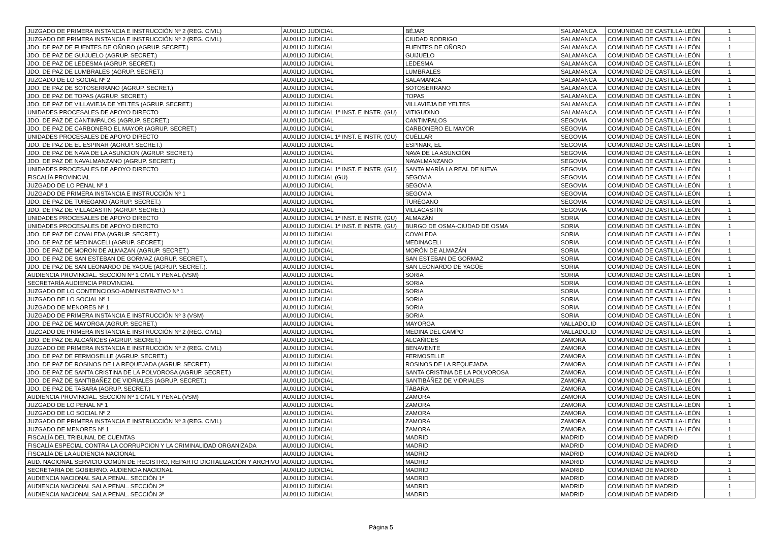| JUZGADO DE PRIMERA INSTANCIA E INSTRUCCIÓN Nº 2 (REG. CIVIL) | AUXILIO JUDICIAL | BÉJAR | SALAMANCA | COMUNIDAD DE CASTILLA-LEÓN | 1 |
| JUZGADO DE PRIMERA INSTANCIA E INSTRUCCIÓN Nº 2 (REG. CIVIL) | AUXILIO JUDICIAL | CIUDAD RODRIGO | SALAMANCA | COMUNIDAD DE CASTILLA-LEÓN | 1 |
| JDO. DE PAZ DE FUENTES DE OÑORO (AGRUP. SECRET.) | AUXILIO JUDICIAL | FUENTES DE OÑORO | SALAMANCA | COMUNIDAD DE CASTILLA-LEÓN | 1 |
| JDO. DE PAZ DE GUIJUELO (AGRUP. SECRET.) | AUXILIO JUDICIAL | GUIJUELO | SALAMANCA | COMUNIDAD DE CASTILLA-LEÓN | 1 |
| JDO. DE PAZ DE LEDESMA (AGRUP. SECRET.) | AUXILIO JUDICIAL | LEDESMA | SALAMANCA | COMUNIDAD DE CASTILLA-LEÓN | 1 |
| JDO. DE PAZ DE LUMBRALES (AGRUP. SECRET.) | AUXILIO JUDICIAL | LUMBRALES | SALAMANCA | COMUNIDAD DE CASTILLA-LEÓN | 1 |
| JUZGADO DE LO SOCIAL Nº 2 | AUXILIO JUDICIAL | SALAMANCA | SALAMANCA | COMUNIDAD DE CASTILLA-LEÓN | 1 |
| JDO. DE PAZ DE SOTOSERRANO (AGRUP. SECRET.) | AUXILIO JUDICIAL | SOTOSERRANO | SALAMANCA | COMUNIDAD DE CASTILLA-LEÓN | 1 |
| JDO. DE PAZ DE TOPAS (AGRUP. SECRET.) | AUXILIO JUDICIAL | TOPAS | SALAMANCA | COMUNIDAD DE CASTILLA-LEÓN | 1 |
| JDO. DE PAZ DE VILLAVIEJA DE YELTES (AGRUP. SECRET.) | AUXILIO JUDICIAL | VILLAVIEJA DE YELTES | SALAMANCA | COMUNIDAD DE CASTILLA-LEÓN | 1 |
| UNIDADES PROCESALES DE APOYO DIRECTO | AUXILIO JUDICIAL 1ª INST. E INSTR. (GU) | VITIGUDINO | SALAMANCA | COMUNIDAD DE CASTILLA-LEÓN | 1 |
| JDO. DE PAZ DE CANTIMPALOS (AGRUP. SECRET.) | AUXILIO JUDICIAL | CANTIMPALOS | SEGOVIA | COMUNIDAD DE CASTILLA-LEÓN | 1 |
| JDO. DE PAZ DE CARBONERO EL MAYOR (AGRUP. SECRET.) | AUXILIO JUDICIAL | CARBONERO EL MAYOR | SEGOVIA | COMUNIDAD DE CASTILLA-LEÓN | 1 |
| UNIDADES PROCESALES DE APOYO DIRECTO | AUXILIO JUDICIAL 1ª INST. E INSTR. (GU) | CUÉLLAR | SEGOVIA | COMUNIDAD DE CASTILLA-LEÓN | 1 |
| JDO. DE PAZ DE EL ESPINAR (AGRUP. SECRET.) | AUXILIO JUDICIAL | ESPINAR, EL | SEGOVIA | COMUNIDAD DE CASTILLA-LEÓN | 1 |
| JDO. DE PAZ DE NAVA DE LA ASUNCION (AGRUP. SECRET.) | AUXILIO JUDICIAL | NAVA DE LA ASUNCIÓN | SEGOVIA | COMUNIDAD DE CASTILLA-LEÓN | 1 |
| JDO. DE PAZ DE NAVALMANZANO (AGRUP. SECRET.) | AUXILIO JUDICIAL | NAVALMANZANO | SEGOVIA | COMUNIDAD DE CASTILLA-LEÓN | 1 |
| UNIDADES PROCESALES DE APOYO DIRECTO | AUXILIO JUDICIAL 1ª INST. E INSTR. (GU) | SANTA MARÍA LA REAL DE NIEVA | SEGOVIA | COMUNIDAD DE CASTILLA-LEÓN | 1 |
| FISCALÍA PROVINCIAL | AUXILIO JUDICIAL (GU) | SEGOVIA | SEGOVIA | COMUNIDAD DE CASTILLA-LEÓN | 1 |
| JUZGADO DE LO PENAL Nº 1 | AUXILIO JUDICIAL | SEGOVIA | SEGOVIA | COMUNIDAD DE CASTILLA-LEÓN | 1 |
| JUZGADO DE PRIMERA INSTANCIA E INSTRUCCIÓN Nº 1 | AUXILIO JUDICIAL | SEGOVIA | SEGOVIA | COMUNIDAD DE CASTILLA-LEÓN | 1 |
| JDO. DE PAZ DE TUREGANO (AGRUP. SECRET.) | AUXILIO JUDICIAL | TURÉGANO | SEGOVIA | COMUNIDAD DE CASTILLA-LEÓN | 1 |
| JDO. DE PAZ DE VILLACASTIN (AGRUP. SECRET.) | AUXILIO JUDICIAL | VILLACASTÍN | SEGOVIA | COMUNIDAD DE CASTILLA-LEÓN | 1 |
| UNIDADES PROCESALES DE APOYO DIRECTO | AUXILIO JUDICIAL 1ª INST. E INSTR. (GU) | ALMAZÁN | SORIA | COMUNIDAD DE CASTILLA-LEÓN | 1 |
| UNIDADES PROCESALES DE APOYO DIRECTO | AUXILIO JUDICIAL 1ª INST. E INSTR. (GU) | BURGO DE OSMA-CIUDAD DE OSMA | SORIA | COMUNIDAD DE CASTILLA-LEÓN | 1 |
| JDO. DE PAZ DE COVALEDA (AGRUP. SECRET.) | AUXILIO JUDICIAL | COVALEDA | SORIA | COMUNIDAD DE CASTILLA-LEÓN | 1 |
| JDO. DE PAZ DE MEDINACELI (AGRUP. SECRET.) | AUXILIO JUDICIAL | MEDINACELI | SORIA | COMUNIDAD DE CASTILLA-LEÓN | 1 |
| JDO. DE PAZ DE MORON DE ALMAZAN (AGRUP. SECRET.) | AUXILIO JUDICIAL | MORÓN DE ALMAZÁN | SORIA | COMUNIDAD DE CASTILLA-LEÓN | 1 |
| JDO. DE PAZ DE SAN ESTEBAN DE GORMAZ (AGRUP. SECRET.). | AUXILIO JUDICIAL | SAN ESTEBAN DE GORMAZ | SORIA | COMUNIDAD DE CASTILLA-LEÓN | 1 |
| JDO. DE PAZ DE SAN LEONARDO DE YAGUE (AGRUP. SECRET.). | AUXILIO JUDICIAL | SAN LEONARDO DE YAGÜE | SORIA | COMUNIDAD DE CASTILLA-LEÓN | 1 |
| AUDIENCIA PROVINCIAL. SECCIÓN Nº 1 CIVIL Y PENAL (VSM) | AUXILIO JUDICIAL | SORIA | SORIA | COMUNIDAD DE CASTILLA-LEÓN | 1 |
| SECRETARÍA AUDIENCIA PROVINCIAL | AUXILIO JUDICIAL | SORIA | SORIA | COMUNIDAD DE CASTILLA-LEÓN | 1 |
| JUZGADO DE LO CONTENCIOSO-ADMINISTRATIVO Nº 1 | AUXILIO JUDICIAL | SORIA | SORIA | COMUNIDAD DE CASTILLA-LEÓN | 1 |
| JUZGADO DE LO SOCIAL Nº 1 | AUXILIO JUDICIAL | SORIA | SORIA | COMUNIDAD DE CASTILLA-LEÓN | 1 |
| JUZGADO DE MENORES Nº 1 | AUXILIO JUDICIAL | SORIA | SORIA | COMUNIDAD DE CASTILLA-LEÓN | 1 |
| JUZGADO DE PRIMERA INSTANCIA E INSTRUCCIÓN Nº 3 (VSM) | AUXILIO JUDICIAL | SORIA | SORIA | COMUNIDAD DE CASTILLA-LEÓN | 1 |
| JDO. DE PAZ DE MAYORGA (AGRUP. SECRET.) | AUXILIO JUDICIAL | MAYORGA | VALLADOLID | COMUNIDAD DE CASTILLA-LEÓN | 1 |
| JUZGADO DE PRIMERA INSTANCIA E INSTRUCCIÓN Nº 2 (REG. CIVIL) | AUXILIO JUDICIAL | MEDINA DEL CAMPO | VALLADOLID | COMUNIDAD DE CASTILLA-LEÓN | 1 |
| JDO. DE PAZ DE ALCAÑICES (AGRUP. SECRET.) | AUXILIO JUDICIAL | ALCAÑICES | ZAMORA | COMUNIDAD DE CASTILLA-LEÓN | 1 |
| JUZGADO DE PRIMERA INSTANCIA E INSTRUCCIÓN Nº 2 (REG. CIVIL) | AUXILIO JUDICIAL | BENAVENTE | ZAMORA | COMUNIDAD DE CASTILLA-LEÓN | 1 |
| JDO. DE PAZ DE FERMOSELLE (AGRUP. SECRET.) | AUXILIO JUDICIAL | FERMOSELLE | ZAMORA | COMUNIDAD DE CASTILLA-LEÓN | 1 |
| JDO. DE PAZ DE ROSINOS DE LA REQUEJADA (AGRUP. SECRET.) | AUXILIO JUDICIAL | ROSINOS DE LA REQUEJADA | ZAMORA | COMUNIDAD DE CASTILLA-LEÓN | 1 |
| JDO. DE PAZ DE SANTA CRISTINA DE LA POLVOROSA (AGRUP. SECRET.) | AUXILIO JUDICIAL | SANTA CRISTINA DE LA POLVOROSA | ZAMORA | COMUNIDAD DE CASTILLA-LEÓN | 1 |
| JDO. DE PAZ DE SANTIBAÑEZ DE VIDRIALES (AGRUP. SECRET.) | AUXILIO JUDICIAL | SANTIBÁÑEZ DE VIDRIALES | ZAMORA | COMUNIDAD DE CASTILLA-LEÓN | 1 |
| JDO. DE PAZ DE TABARA (AGRUP. SECRET.) | AUXILIO JUDICIAL | TÁBARA | ZAMORA | COMUNIDAD DE CASTILLA-LEÓN | 1 |
| AUDIENCIA PROVINCIAL. SECCIÓN Nº 1 CIVIL Y PENAL (VSM) | AUXILIO JUDICIAL | ZAMORA | ZAMORA | COMUNIDAD DE CASTILLA-LEÓN | 1 |
| JUZGADO DE LO PENAL Nº 1 | AUXILIO JUDICIAL | ZAMORA | ZAMORA | COMUNIDAD DE CASTILLA-LEÓN | 1 |
| JUZGADO DE LO SOCIAL Nº 2 | AUXILIO JUDICIAL | ZAMORA | ZAMORA | COMUNIDAD DE CASTILLA-LEÓN | 1 |
| JUZGADO DE PRIMERA INSTANCIA E INSTRUCCIÓN Nº 3 (REG. CIVIL) | AUXILIO JUDICIAL | ZAMORA | ZAMORA | COMUNIDAD DE CASTILLA-LEÓN | 1 |
| JUZGADO DE MENORES Nº 1 | AUXILIO JUDICIAL | ZAMORA | ZAMORA | COMUNIDAD DE CASTILLA-LEÓN | 1 |
| FISCALÍA DEL TRIBUNAL DE CUENTAS | AUXILIO JUDICIAL | MADRID | MADRID | COMUNIDAD DE MADRID | 1 |
| FISCALÍA ESPECIAL CONTRA LA CORRUPCION Y LA CRIMINALIDAD ORGANIZADA | AUXILIO JUDICIAL | MADRID | MADRID | COMUNIDAD DE MADRID | 1 |
| FISCALÍA DE LA AUDIENCIA NACIONAL | AUXILIO JUDICIAL | MADRID | MADRID | COMUNIDAD DE MADRID | 1 |
| AUD. NACIONAL SERVICIO COMÚN DE REGISTRO, REPARTO DIGITALIZACIÓN Y ARCHIVO | AUXILIO JUDICIAL | MADRID | MADRID | COMUNIDAD DE MADRID | 3 |
| SECRETARIA DE GOBIERNO. AUDIENCIA NACIONAL | AUXILIO JUDICIAL | MADRID | MADRID | COMUNIDAD DE MADRID | 1 |
| AUDIENCIA NACIONAL SALA PENAL. SECCIÓN 1ª | AUXILIO JUDICIAL | MADRID | MADRID | COMUNIDAD DE MADRID | 1 |
| AUDIENCIA NACIONAL SALA PENAL. SECCIÓN 2ª | AUXILIO JUDICIAL | MADRID | MADRID | COMUNIDAD DE MADRID | 1 |
| AUDIENCIA NACIONAL SALA PENAL. SECCIÓN 3ª | AUXILIO JUDICIAL | MADRID | MADRID | COMUNIDAD DE MADRID | 1 |
Página 5